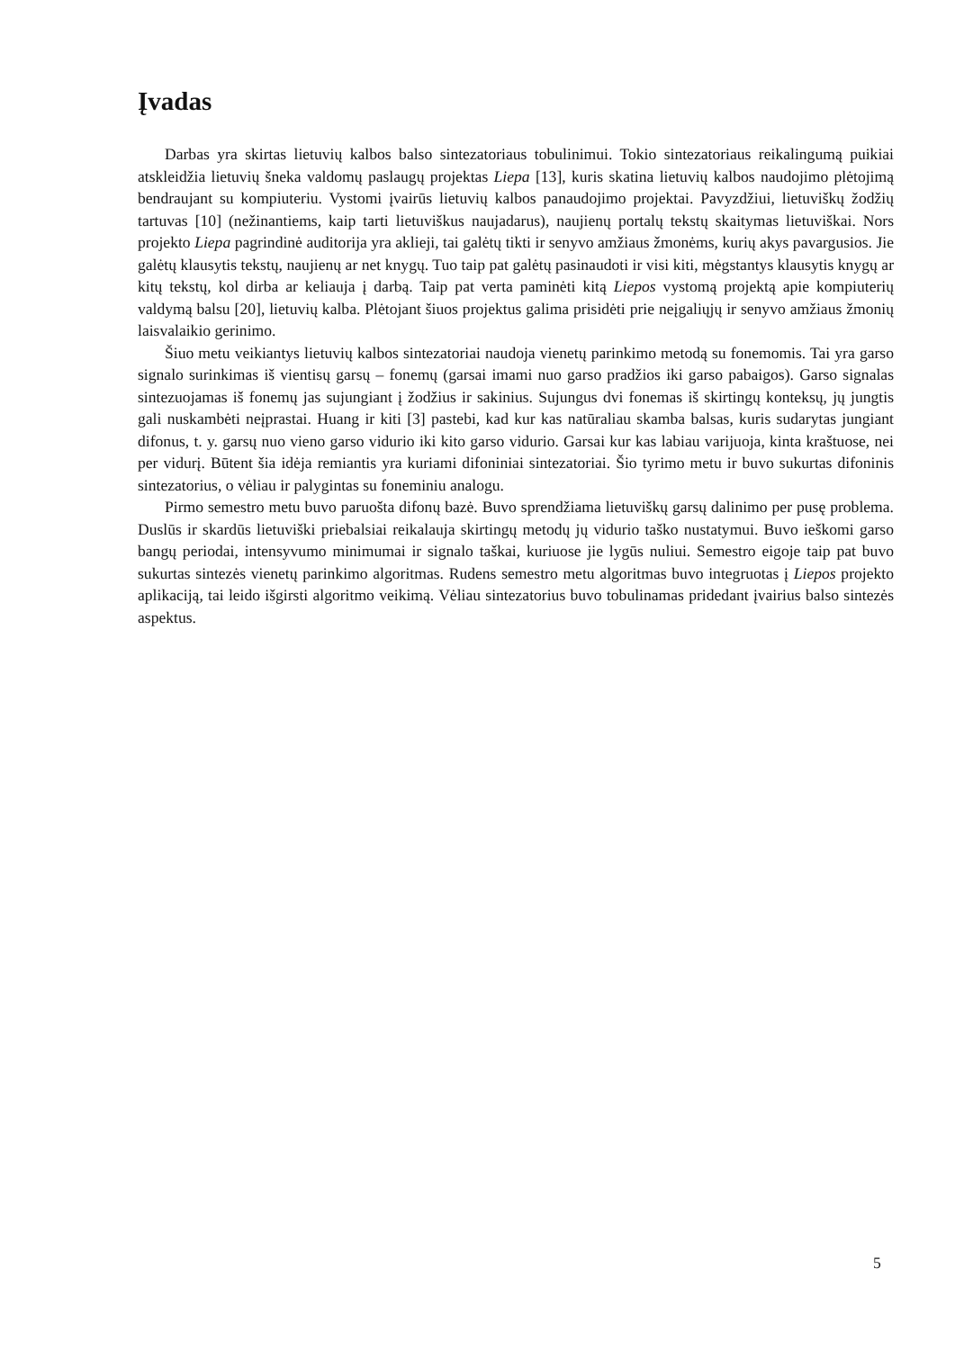Įvadas
Darbas yra skirtas lietuvių kalbos balso sintezatoriaus tobulinimui. Tokio sintezatoriaus reikalingumą puikiai atskleidžia lietuvių šneka valdomų paslaugų projektas Liepa [13], kuris skatina lietuvių kalbos naudojimo plėtojimą bendraujant su kompiuteriu. Vystomi įvairūs lietuvių kalbos panaudojimo projektai. Pavyzdžiui, lietuviškų žodžių tartuvas [10] (nežinantiems, kaip tarti lietuviškus naujadarus), naujienų portalų tekstų skaitymas lietuviškai. Nors projekto Liepa pagrindinė auditorija yra aklieji, tai galėtų tikti ir senyvo amžiaus žmonėms, kurių akys pavargusios. Jie galėtų klausytis tekstų, naujienų ar net knygų. Tuo taip pat galėtų pasinaudoti ir visi kiti, mėgstantys klausytis knygų ar kitų tekstų, kol dirba ar keliauja į darbą. Taip pat verta paminėti kitą Liepos vystomą projektą apie kompiuterių valdymą balsu [20], lietuvių kalba. Plėtojant šiuos projektus galima prisidėti prie neįgaliųjų ir senyvo amžiaus žmonių laisvalaikio gerinimo.
Šiuo metu veikiantys lietuvių kalbos sintezatoriai naudoja vienetų parinkimo metodą su fonemomis. Tai yra garso signalo surinkimas iš vientisų garsų – fonemų (garsai imami nuo garso pradžios iki garso pabaigos). Garso signalas sintezuojamas iš fonemų jas sujungiant į žodžius ir sakinius. Sujungus dvi fonemas iš skirtingų konteksų, jų jungtis gali nuskambėti neįprastai. Huang ir kiti [3] pastebi, kad kur kas natūraliau skamba balsas, kuris sudarytas jungiant difonus, t. y. garsų nuo vieno garso vidurio iki kito garso vidurio. Garsai kur kas labiau varijuoja, kinta kraštuose, nei per vidurį. Būtent šia idėja remiantis yra kuriami difoniniai sintezatoriai. Šio tyrimo metu ir buvo sukurtas difoninis sintezatorius, o vėliau ir palygintas su foneminiu analogu.
Pirmo semestro metu buvo paruošta difonų bazė. Buvo sprendžiama lietuviškų garsų dalinimo per pusę problema. Duslūs ir skardūs lietuviški priebalsiai reikalauja skirtingų metodų jų vidurio taško nustatymui. Buvo ieškomi garso bangų periodai, intensyvumo minimumai ir signalo taškai, kuriuose jie lygūs nuliui. Semestro eigoje taip pat buvo sukurtas sintezės vienetų parinkimo algoritmas. Rudens semestro metu algoritmas buvo integruotas į Liepos projekto aplikaciją, tai leido išgirsti algoritmo veikimą. Vėliau sintezatorius buvo tobulinamas pridedant įvairius balso sintezės aspektus.
5